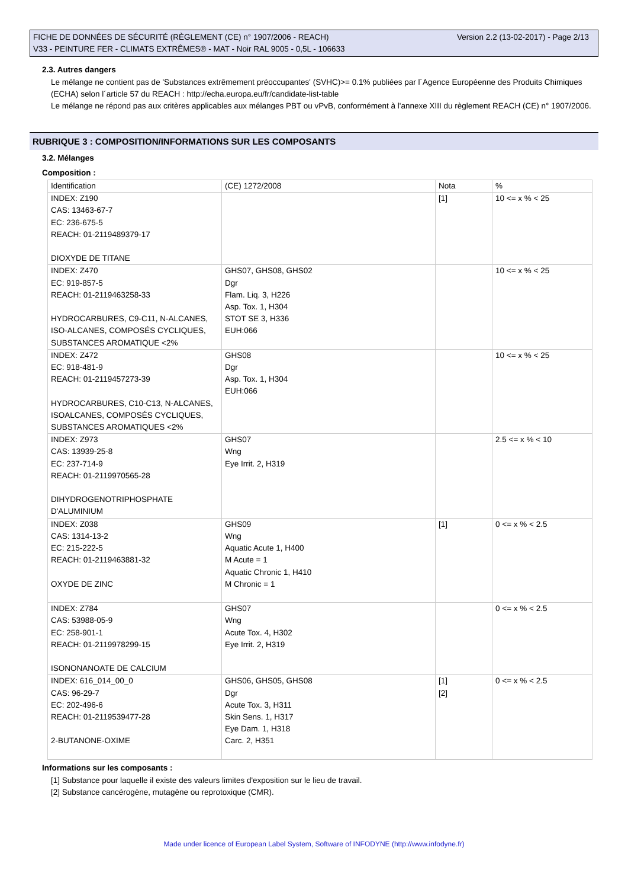Version 2.2 (13-02-2017) - Page 2/13 FICHE DE DONNÉES DE SÉCURITÉ (RÈGLEMENT (CE) n° 1907/2006 - REACH)
V33 - PEINTURE FER - CLIMATS EXTRÊMES® - MAT - Noir RAL 9005 - 0,5L - 106633
2.3. Autres dangers
Le mélange ne contient pas de 'Substances extrêmement préoccupantes' (SVHC)>= 0.1% publiées par l´Agence Européenne des Produits Chimiques (ECHA) selon l´article 57 du REACH : http://echa.europa.eu/fr/candidate-list-table
Le mélange ne répond pas aux critères applicables aux mélanges PBT ou vPvB, conformément à l'annexe XIII du règlement REACH (CE) n° 1907/2006.
RUBRIQUE 3 : COMPOSITION/INFORMATIONS SUR LES COMPOSANTS
3.2. Mélanges
Composition :
| Identification | (CE) 1272/2008 | Nota | % |
| INDEX: Z190 CAS: 13463-67-7 EC: 236-675-5 REACH: 01-2119489379-17 DIOXYDE DE TITANE | | [1] | 10 <= x % < 25 |
| INDEX: Z470 EC: 919-857-5 REACH: 01-2119463258-33 HYDROCARBURES, C9-C11, N-ALCANES, ISO-ALCANES, COMPOSÉS CYCLIQUES, SUBSTANCES AROMATIQUE <2% | GHS07, GHS08, GHS02 Dgr Flam. Liq. 3, H226 Asp. Tox. 1, H304 STOT SE 3, H336 EUH:066 | | 10 <= x % < 25 |
| INDEX: Z472 EC: 918-481-9 REACH: 01-2119457273-39 HYDROCARBURES, C10-C13, N-ALCANES, ISOALCANES, COMPOSÉS CYCLIQUES, SUBSTANCES AROMATIQUES <2% | GHS08 Dgr Asp. Tox. 1, H304 EUH:066 | | 10 <= x % < 25 |
| INDEX: Z973 CAS: 13939-25-8 EC: 237-714-9 REACH: 01-2119970565-28 DIHYDROGENOTRIPHOSPHATE D'ALUMINIUM | GHS07 Wng Eye Irrit. 2, H319 | | 2.5 <= x % < 10 |
| INDEX: Z038 CAS: 1314-13-2 EC: 215-222-5 REACH: 01-2119463881-32 OXYDE DE ZINC | GHS09 Wng Aquatic Acute 1, H400 M Acute = 1 Aquatic Chronic 1, H410 M Chronic = 1 | [1] | 0 <= x % < 2.5 |
| INDEX: Z784 CAS: 53988-05-9 EC: 258-901-1 REACH: 01-2119978299-15 ISONONANOATE DE CALCIUM | GHS07 Wng Acute Tox. 4, H302 Eye Irrit. 2, H319 | | 0 <= x % < 2.5 |
| INDEX: 616_014_00_0 CAS: 96-29-7 EC: 202-496-6 REACH: 01-2119539477-28 2-BUTANONE-OXIME | GHS06, GHS05, GHS08 Dgr Acute Tox. 3, H311 Skin Sens. 1, H317 Eye Dam. 1, H318 Carc. 2, H351 | [1] [2] | 0 <= x % < 2.5 |
Informations sur les composants :
[1] Substance pour laquelle il existe des valeurs limites d'exposition sur le lieu de travail.
[2] Substance cancérogène, mutagène ou reprotoxique (CMR).
Made under licence of European Label System, Software of INFODYNE (http://www.infodyne.fr)